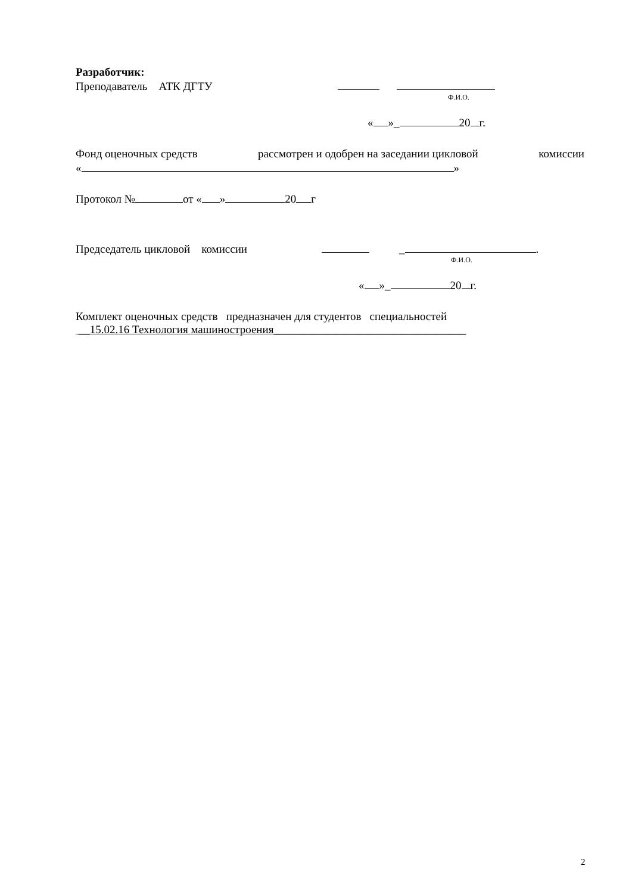Разработчик:
Преподаватель АТК ДГТУ
Ф.И.О.
« »_ 20 г.
Фонд оценочных средств рассмотрен и одобрен на заседании цикловой комиссии
« »
Протокол № от « » 20 г
Председатель цикловой комиссии _ .
Ф.И.О.
« »_ 20 г.
Комплект оценочных средств предназначен для студентов специальностей
__15.02.16 Технология машиностроения__________________________________
2